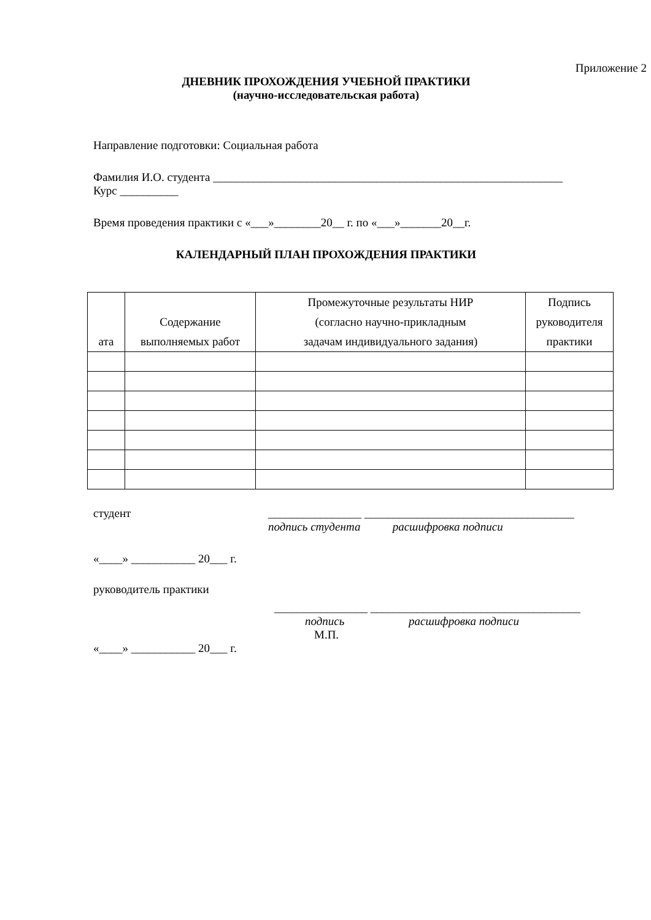Приложение 2
ДНЕВНИК ПРОХОЖДЕНИЯ УЧЕБНОЙ ПРАКТИКИ
(научно-исследовательская работа)
Направление подготовки: Социальная работа
Фамилия И.О. студента ____________________________________________________________
Курс __________
Время проведения практики с «___»________20__ г. по «___»_______20__г.
КАЛЕНДАРНЫЙ ПЛАН ПРОХОЖДЕНИЯ ПРАКТИКИ
| ата | Содержание выполняемых работ | Промежуточные результаты НИР (согласно научно-прикладным задачам индивидуального задания) | Подпись руководителя практики |
| --- | --- | --- | --- |
студент ________________ ____________________________________
подпись студента расшифровка подписи
«____» ___________ 20___ г.
руководитель практики
________________ ____________________________________
подпись расшифровка подписи
М.П.
«____» ___________ 20___ г.